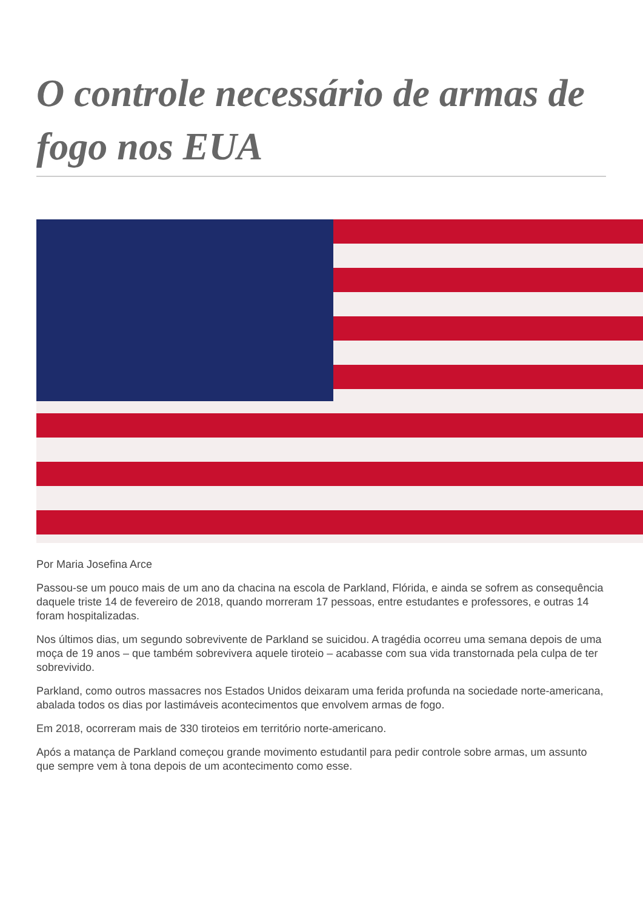O controle necessário de armas de fogo nos EUA
Por Maria Josefina Arce
Passou-se um pouco mais de um ano da chacina na escola de Parkland, Flórida, e ainda se sofrem as consequência daquele triste 14 de fevereiro de 2018, quando morreram 17 pessoas, entre estudantes e professores, e outras 14 foram hospitalizadas.
Nos últimos dias, um segundo sobrevivente de Parkland se suicidou. A tragédia ocorreu uma semana depois de uma moça de 19 anos – que também sobrevivera aquele tiroteio – acabasse com sua vida transtornada pela culpa de ter sobrevivido.
Parkland, como outros massacres nos Estados Unidos deixaram uma ferida profunda na sociedade norte-americana, abalada todos os dias por lastimáveis acontecimentos que envolvem armas de fogo.
Em 2018, ocorreram mais de 330 tiroteios em território norte-americano.
Após a matança de Parkland começou grande movimento estudantil para pedir controle sobre armas, um assunto que sempre vem à tona depois de um acontecimento como esse.